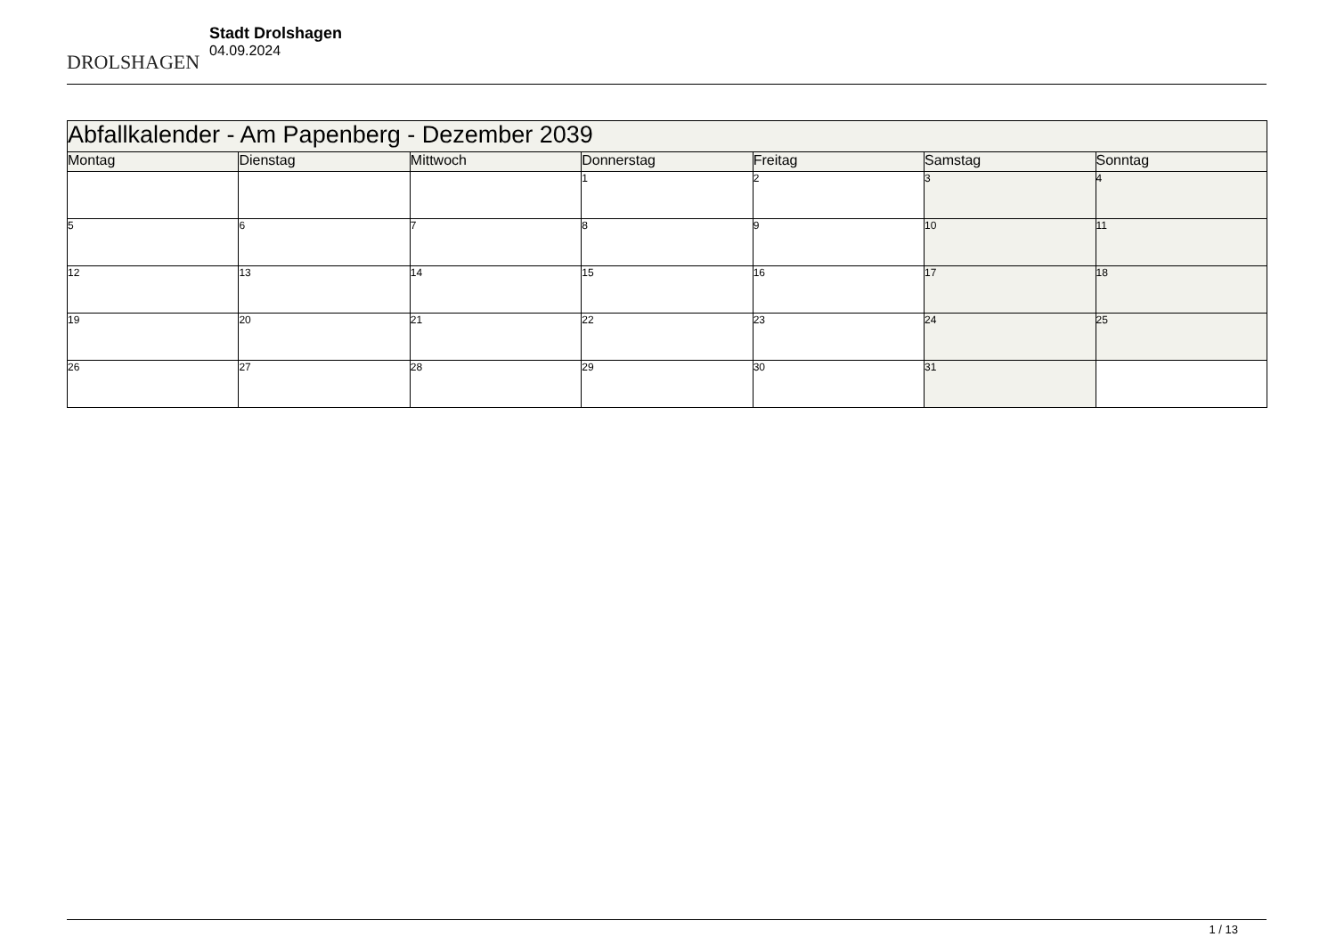DROLSHAGEN
Stadt Drolshagen
04.09.2024
| Abfallkalender - Am Papenberg - Dezember 2039 | | | | | | |
| --- | --- | --- | --- | --- | --- | --- |
| Montag | Dienstag | Mittwoch | Donnerstag | Freitag | Samstag | Sonntag |
| | | | 1 | 2 | 3 | 4 |
| 5 | 6 | 7 | 8 | 9 | 10 | 11 |
| 12 | 13 | 14 | 15 | 16 | 17 | 18 |
| 19 | 20 | 21 | 22 | 23 | 24 | 25 |
| 26 | 27 | 28 | 29 | 30 | 31 | |
1 / 13